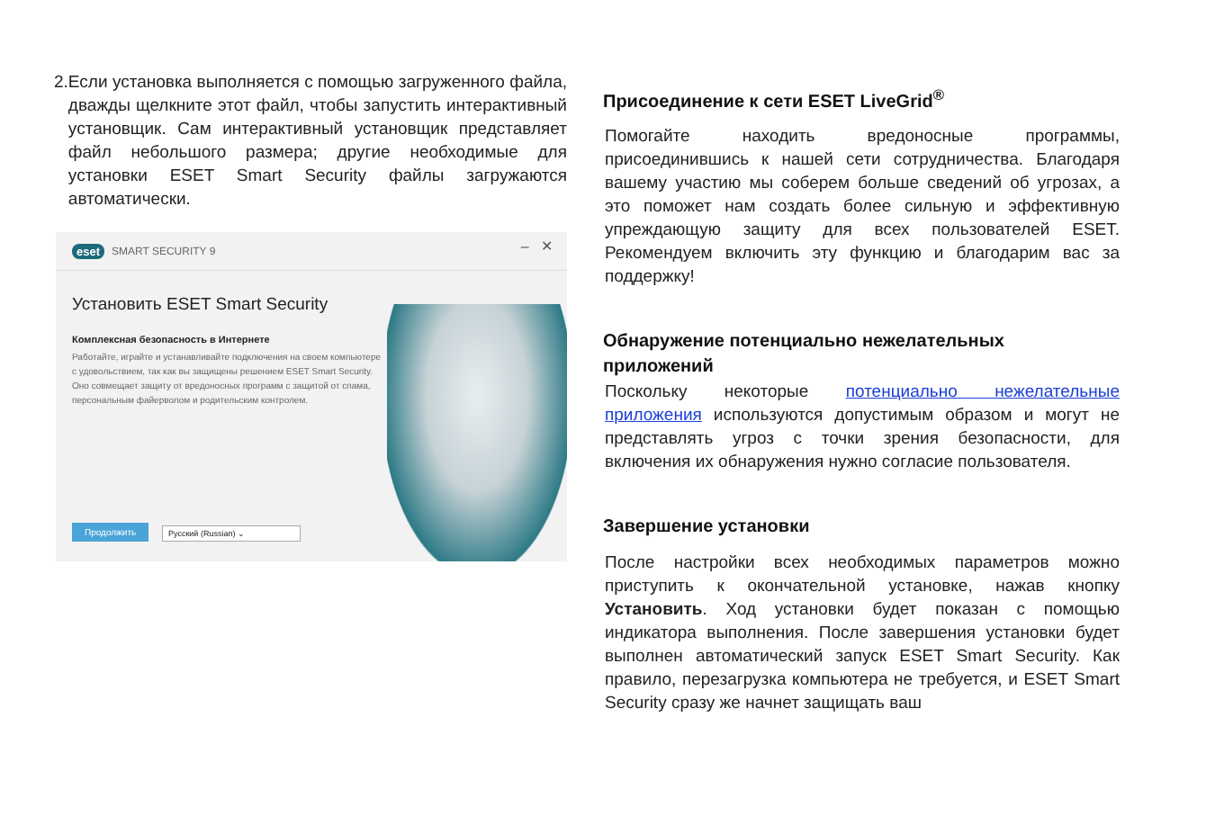2. Если установка выполняется с помощью загруженного файла, дважды щелкните этот файл, чтобы запустить интерактивный установщик. Сам интерактивный установщик представляет файл небольшого размера; другие необходимые для установки ESET Smart Security файлы загружаются автоматически.
eset SMART SECURITY 9
– ✕
Установить ESET Smart Security
Комплексная безопасность в Интернете
Работайте, играйте и устанавливайте подключения на своем компьютере с удовольствием, так как вы защищены решением ESET Smart Security. Оно совмещает защиту от вредоносных программ с защитой от спама, персональным файерволом и родительским контролем.
Продолжить Русский (Russian) ⌄
Присоединение к сети ESET LiveGrid<sup>®</sup>
Помогайте находить вредоносные программы, присоединившись к нашей сети сотрудничества. Благодаря вашему участию мы соберем больше сведений об угрозах, а это поможет нам создать более сильную и эффективную упреждающую защиту для всех пользователей ESET. Рекомендуем включить эту функцию и благодарим вас за поддержку!
Обнаружение потенциально нежелательных приложений
Поскольку некоторые потенциально нежелательные приложения используются допустимым образом и могут не представлять угроз с точки зрения безопасности, для включения их обнаружения нужно согласие пользователя.
Завершение установки
После настройки всех необходимых параметров можно приступить к окончательной установке, нажав кнопку Установить. Ход установки будет показан с помощью индикатора выполнения. После завершения установки будет выполнен автоматический запуск ESET Smart Security. Как правило, перезагрузка компьютера не требуется, и ESET Smart Security сразу же начнет защищать ваш